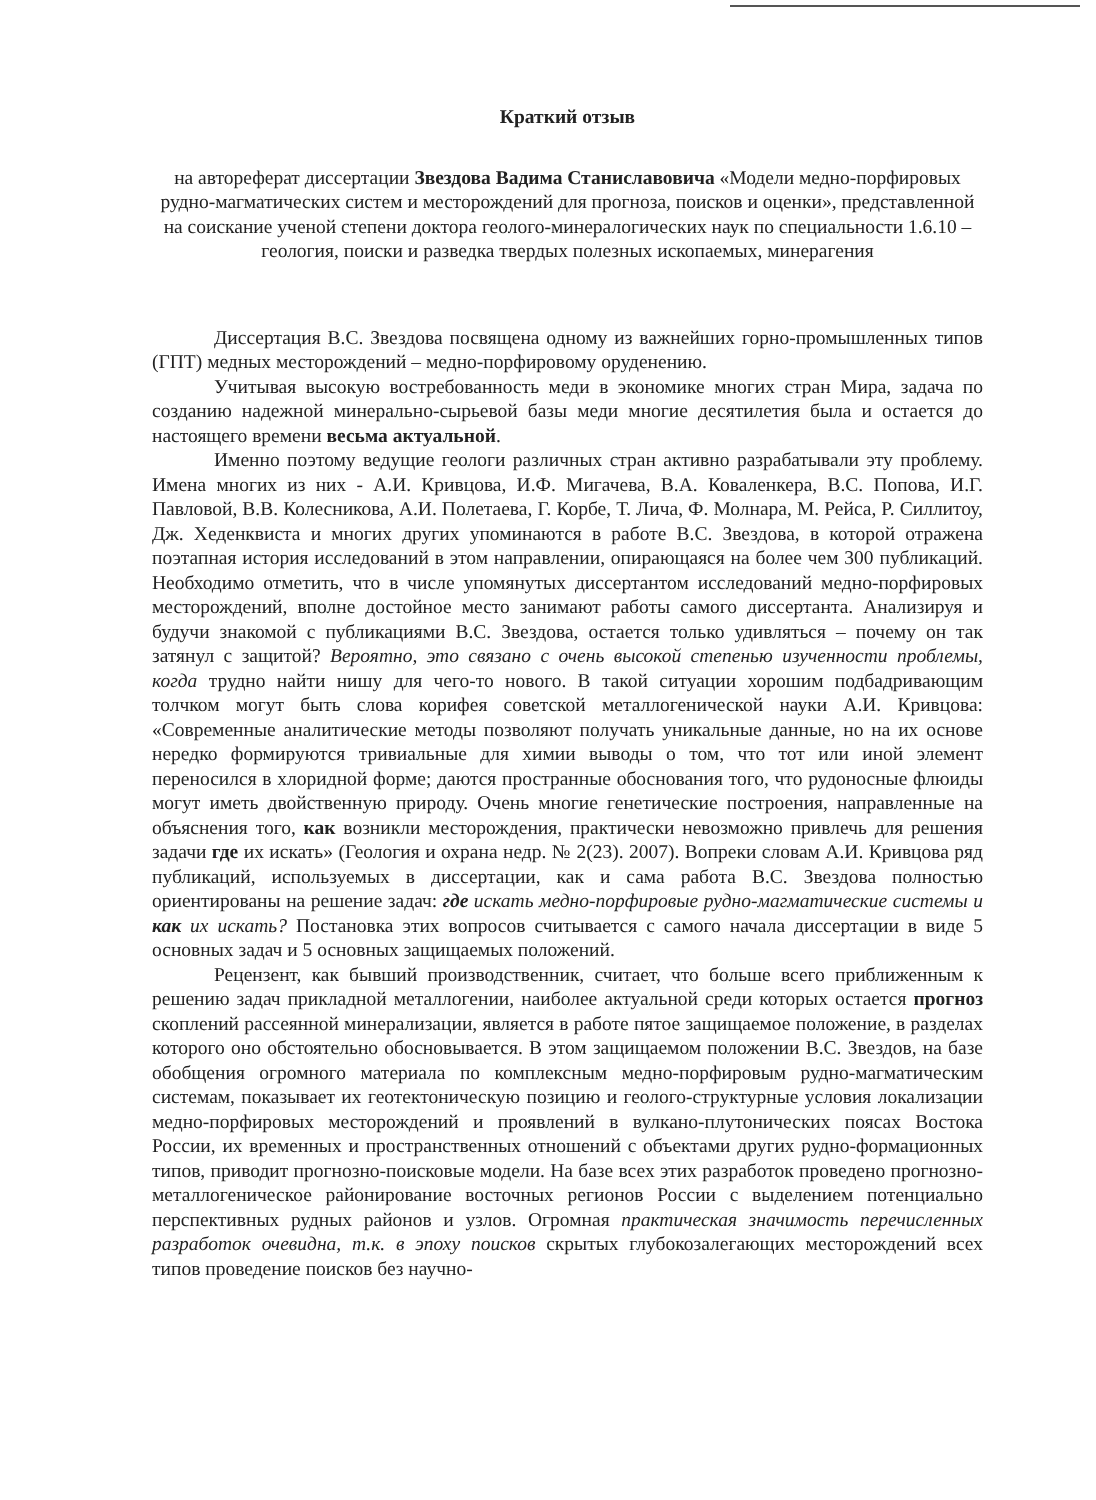Краткий отзыв
на автореферат диссертации Звездова Вадима Станиславовича «Модели медно-порфировых рудно-магматических систем и месторождений для прогноза, поисков и оценки», представленной на соискание ученой степени доктора геолого-минералогических наук по специальности 1.6.10 – геология, поиски и разведка твердых полезных ископаемых, минерагения
Диссертация В.С. Звездова посвящена одному из важнейших горно-промышленных типов (ГПТ) медных месторождений – медно-порфировому оруденению.
Учитывая высокую востребованность меди в экономике многих стран Мира, задача по созданию надежной минерально-сырьевой базы меди многие десятилетия была и остается до настоящего времени весьма актуальной.
Именно поэтому ведущие геологи различных стран активно разрабатывали эту проблему. Имена многих из них - А.И. Кривцова, И.Ф. Мигачева, В.А. Коваленкера, В.С. Попова, И.Г. Павловой, В.В. Колесникова, А.И. Полетаева, Г. Корбе, Т. Лича, Ф. Молнара, М. Рейса, Р. Силлитоу, Дж. Хеденквиста и многих других упоминаются в работе В.С. Звездова, в которой отражена поэтапная история исследований в этом направлении, опирающаяся на более чем 300 публикаций. Необходимо отметить, что в числе упомянутых диссертантом исследований медно-порфировых месторождений, вполне достойное место занимают работы самого диссертанта. Анализируя и будучи знакомой с публикациями В.С. Звездова, остается только удивляться – почему он так затянул с защитой? Вероятно, это связано с очень высокой степенью изученности проблемы, когда трудно найти нишу для чего-то нового. В такой ситуации хорошим подбадривающим толчком могут быть слова корифея советской металлогенической науки А.И. Кривцова: «Современные аналитические методы позволяют получать уникальные данные, но на их основе нередко формируются тривиальные для химии выводы о том, что тот или иной элемент переносился в хлоридной форме; даются пространные обоснования того, что рудоносные флюиды могут иметь двойственную природу. Очень многие генетические построения, направленные на объяснения того, как возникли месторождения, практически невозможно привлечь для решения задачи где их искать» (Геология и охрана недр. № 2(23). 2007). Вопреки словам А.И. Кривцова ряд публикаций, используемых в диссертации, как и сама работа В.С. Звездова полностью ориентированы на решение задач: где искать медно-порфировые рудно-магматические системы и как их искать? Постановка этих вопросов считывается с самого начала диссертации в виде 5 основных задач и 5 основных защищаемых положений.
Рецензент, как бывший производственник, считает, что больше всего приближенным к решению задач прикладной металлогении, наиболее актуальной среди которых остается прогноз скоплений рассеянной минерализации, является в работе пятое защищаемое положение, в разделах которого оно обстоятельно обосновывается. В этом защищаемом положении В.С. Звездов, на базе обобщения огромного материала по комплексным медно-порфировым рудно-магматическим системам, показывает их геотектоническую позицию и геолого-структурные условия локализации медно-порфировых месторождений и проявлений в вулкано-плутонических поясах Востока России, их временных и пространственных отношений с объектами других рудно-формационных типов, приводит прогнозно-поисковые модели. На базе всех этих разработок проведено прогнозно-металлогеническое районирование восточных регионов России с выделением потенциально перспективных рудных районов и узлов. Огромная практическая значимость перечисленных разработок очевидна, т.к. в эпоху поисков скрытых глубокозалегающих месторождений всех типов проведение поисков без научно-